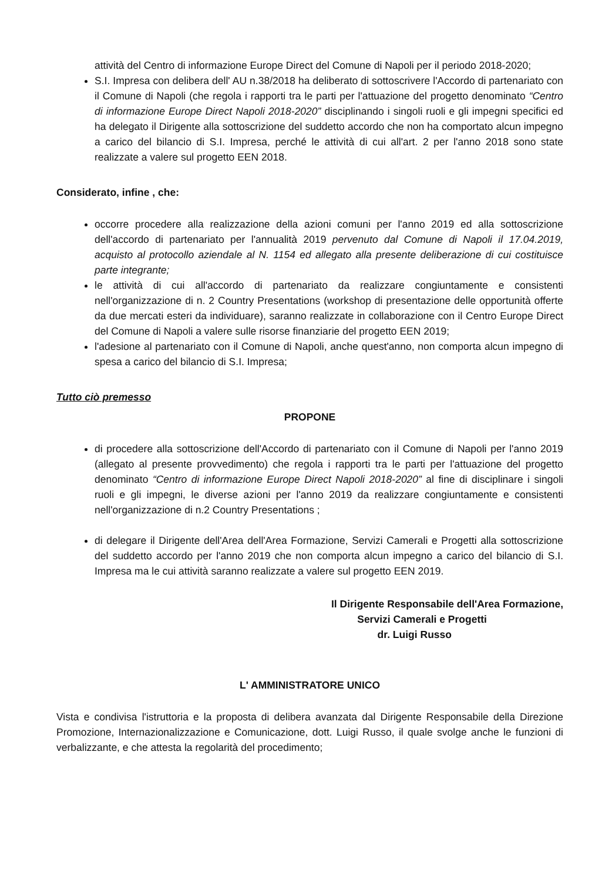attività del Centro di informazione Europe Direct del Comune di Napoli per il periodo 2018-2020;
S.I. Impresa con delibera dell' AU n.38/2018 ha deliberato di sottoscrivere l'Accordo di partenariato con il Comune di Napoli (che regola i rapporti tra le parti per l'attuazione del progetto denominato “Centro di informazione Europe Direct Napoli 2018-2020” disciplinando i singoli ruoli e gli impegni specifici ed ha delegato il Dirigente alla sottoscrizione del suddetto accordo che non ha comportato alcun impegno a carico del bilancio di S.I. Impresa, perché le attività di cui all'art. 2 per l'anno 2018 sono state realizzate a valere sul progetto EEN 2018.
Considerato, infine , che:
occorre procedere alla realizzazione della azioni comuni per l'anno 2019 ed alla sottoscrizione dell'accordo di partenariato per l'annualità 2019 pervenuto dal Comune di Napoli il 17.04.2019, acquisto al protocollo aziendale al N. 1154 ed allegato alla presente deliberazione di cui costituisce parte integrante;
le attività di cui all'accordo di partenariato da realizzare congiuntamente e consistenti nell'organizzazione di n. 2 Country Presentations (workshop di presentazione delle opportunità offerte da due mercati esteri da individuare), saranno realizzate in collaborazione con il Centro Europe Direct del Comune di Napoli a valere sulle risorse finanziarie del progetto EEN 2019;
l'adesione al partenariato con il Comune di Napoli, anche quest'anno, non comporta alcun impegno di spesa a carico del bilancio di S.I. Impresa;
Tutto ciò premesso
PROPONE
di procedere alla sottoscrizione dell'Accordo di partenariato con il Comune di Napoli per l'anno 2019 (allegato al presente provvedimento) che regola i rapporti tra le parti per l'attuazione del progetto denominato “Centro di informazione Europe Direct Napoli 2018-2020” al fine di disciplinare i singoli ruoli e gli impegni, le diverse azioni per l'anno 2019 da realizzare congiuntamente e consistenti nell'organizzazione di n.2 Country Presentations ;
di delegare il Dirigente dell'Area dell'Area Formazione, Servizi Camerali e Progetti alla sottoscrizione del suddetto accordo per l'anno 2019 che non comporta alcun impegno a carico del bilancio di S.I. Impresa ma le cui attività saranno realizzate a valere sul progetto EEN 2019.
Il Dirigente Responsabile dell'Area Formazione,
Servizi Camerali e Progetti
dr. Luigi Russo
L' AMMINISTRATORE UNICO
Vista e condivisa l'istruttoria e la proposta di delibera avanzata dal Dirigente Responsabile della Direzione Promozione, Internazionalizzazione e Comunicazione, dott. Luigi Russo, il quale svolge anche le funzioni di verbalizzante, e che attesta la regolarità del procedimento;